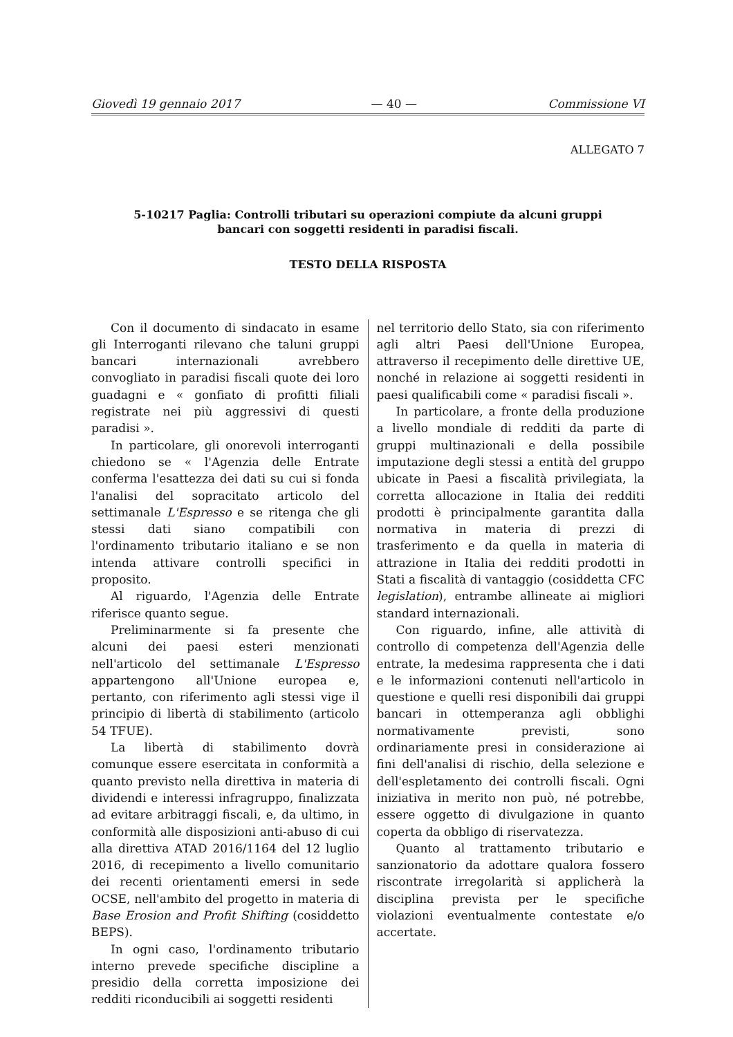Giovedì 19 gennaio 2017 — 40 — Commissione VI
ALLEGATO 7
5-10217 Paglia: Controlli tributari su operazioni compiute da alcuni gruppi bancari con soggetti residenti in paradisi fiscali.
TESTO DELLA RISPOSTA
Con il documento di sindacato in esame gli Interroganti rilevano che taluni gruppi bancari internazionali avrebbero convogliato in paradisi fiscali quote dei loro guadagni e « gonfiato di profitti filiali registrate nei più aggressivi di questi paradisi ».
In particolare, gli onorevoli interroganti chiedono se « l'Agenzia delle Entrate conferma l'esattezza dei dati su cui si fonda l'analisi del sopracitato articolo del settimanale L'Espresso e se ritenga che gli stessi dati siano compatibili con l'ordinamento tributario italiano e se non intenda attivare controlli specifici in proposito.
Al riguardo, l'Agenzia delle Entrate riferisce quanto segue.
Preliminarmente si fa presente che alcuni dei paesi esteri menzionati nell'articolo del settimanale L'Espresso appartengono all'Unione europea e, pertanto, con riferimento agli stessi vige il principio di libertà di stabilimento (articolo 54 TFUE).
La libertà di stabilimento dovrà comunque essere esercitata in conformità a quanto previsto nella direttiva in materia di dividendi e interessi infragruppo, finalizzata ad evitare arbitraggi fiscali, e, da ultimo, in conformità alle disposizioni anti-abuso di cui alla direttiva ATAD 2016/1164 del 12 luglio 2016, di recepimento a livello comunitario dei recenti orientamenti emersi in sede OCSE, nell'ambito del progetto in materia di Base Erosion and Profit Shifting (cosiddetto BEPS).
In ogni caso, l'ordinamento tributario interno prevede specifiche discipline a presidio della corretta imposizione dei redditi riconducibili ai soggetti residenti
nel territorio dello Stato, sia con riferimento agli altri Paesi dell'Unione Europea, attraverso il recepimento delle direttive UE, nonché in relazione ai soggetti residenti in paesi qualificabili come « paradisi fiscali ».
In particolare, a fronte della produzione a livello mondiale di redditi da parte di gruppi multinazionali e della possibile imputazione degli stessi a entità del gruppo ubicate in Paesi a fiscalità privilegiata, la corretta allocazione in Italia dei redditi prodotti è principalmente garantita dalla normativa in materia di prezzi di trasferimento e da quella in materia di attrazione in Italia dei redditi prodotti in Stati a fiscalità di vantaggio (cosiddetta CFC legislation), entrambe allineate ai migliori standard internazionali.
Con riguardo, infine, alle attività di controllo di competenza dell'Agenzia delle entrate, la medesima rappresenta che i dati e le informazioni contenuti nell'articolo in questione e quelli resi disponibili dai gruppi bancari in ottemperanza agli obblighi normativamente previsti, sono ordinariamente presi in considerazione ai fini dell'analisi di rischio, della selezione e dell'espletamento dei controlli fiscali. Ogni iniziativa in merito non può, né potrebbe, essere oggetto di divulgazione in quanto coperta da obbligo di riservatezza.
Quanto al trattamento tributario e sanzionatorio da adottare qualora fossero riscontrate irregolarità si applicherà la disciplina prevista per le specifiche violazioni eventualmente contestate e/o accertate.